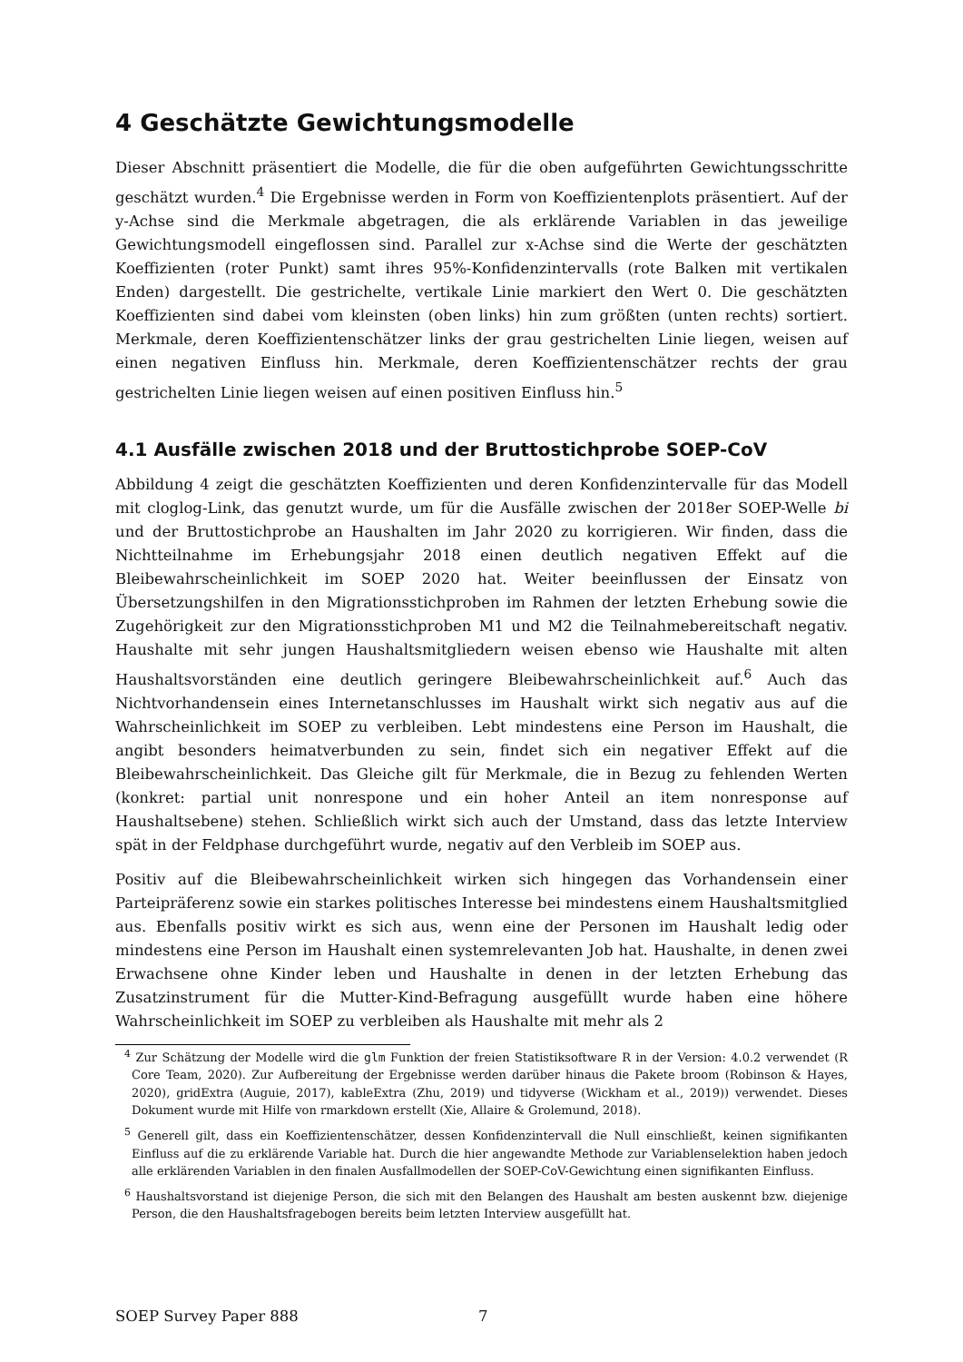4 Geschätzte Gewichtungsmodelle
Dieser Abschnitt präsentiert die Modelle, die für die oben aufgeführten Gewichtungsschritte geschätzt wurden.<sup>4</sup> Die Ergebnisse werden in Form von Koeffizientenplots präsentiert. Auf der y-Achse sind die Merkmale abgetragen, die als erklärende Variablen in das jeweilige Gewichtungsmodell eingeflossen sind. Parallel zur x-Achse sind die Werte der geschätzten Koeffizienten (roter Punkt) samt ihres 95%-Konfidenzintervalls (rote Balken mit vertikalen Enden) dargestellt. Die gestrichelte, vertikale Linie markiert den Wert 0. Die geschätzten Koeffizienten sind dabei vom kleinsten (oben links) hin zum größten (unten rechts) sortiert. Merkmale, deren Koeffizientenschätzer links der grau gestrichelten Linie liegen, weisen auf einen negativen Einfluss hin. Merkmale, deren Koeffizientenschätzer rechts der grau gestrichelten Linie liegen weisen auf einen positiven Einfluss hin.<sup>5</sup>
4.1 Ausfälle zwischen 2018 und der Bruttostichprobe SOEP-CoV
Abbildung 4 zeigt die geschätzten Koeffizienten und deren Konfidenzintervalle für das Modell mit cloglog-Link, das genutzt wurde, um für die Ausfälle zwischen der 2018er SOEP-Welle bi und der Bruttostichprobe an Haushalten im Jahr 2020 zu korrigieren. Wir finden, dass die Nichtteilnahme im Erhebungsjahr 2018 einen deutlich negativen Effekt auf die Bleibewahrscheinlichkeit im SOEP 2020 hat. Weiter beeinflussen der Einsatz von Übersetzungshilfen in den Migrationsstichproben im Rahmen der letzten Erhebung sowie die Zugehörigkeit zur den Migrationsstichproben M1 und M2 die Teilnahmebereitschaft negativ. Haushalte mit sehr jungen Haushaltsmitgliedern weisen ebenso wie Haushalte mit alten Haushaltsvorständen eine deutlich geringere Bleibewahrscheinlichkeit auf.<sup>6</sup> Auch das Nichtvorhandensein eines Internetanschlusses im Haushalt wirkt sich negativ aus auf die Wahrscheinlichkeit im SOEP zu verbleiben. Lebt mindestens eine Person im Haushalt, die angibt besonders heimatverbunden zu sein, findet sich ein negativer Effekt auf die Bleibewahrscheinlichkeit. Das Gleiche gilt für Merkmale, die in Bezug zu fehlenden Werten (konkret: partial unit nonrespone und ein hoher Anteil an item nonresponse auf Haushaltsebene) stehen. Schließlich wirkt sich auch der Umstand, dass das letzte Interview spät in der Feldphase durchgeführt wurde, negativ auf den Verbleib im SOEP aus.
Positiv auf die Bleibewahrscheinlichkeit wirken sich hingegen das Vorhandensein einer Parteipräferenz sowie ein starkes politisches Interesse bei mindestens einem Haushaltsmitglied aus. Ebenfalls positiv wirkt es sich aus, wenn eine der Personen im Haushalt ledig oder mindestens eine Person im Haushalt einen systemrelevanten Job hat. Haushalte, in denen zwei Erwachsene ohne Kinder leben und Haushalte in denen in der letzten Erhebung das Zusatzinstrument für die Mutter-Kind-Befragung ausgefüllt wurde haben eine höhere Wahrscheinlichkeit im SOEP zu verbleiben als Haushalte mit mehr als 2
<sup>4</sup> Zur Schätzung der Modelle wird die glm Funktion der freien Statistiksoftware R in der Version: 4.0.2 verwendet (R Core Team, 2020). Zur Aufbereitung der Ergebnisse werden darüber hinaus die Pakete broom (Robinson & Hayes, 2020), gridExtra (Auguie, 2017), kableExtra (Zhu, 2019) und tidyverse (Wickham et al., 2019)) verwendet. Dieses Dokument wurde mit Hilfe von rmarkdown erstellt (Xie, Allaire & Grolemund, 2018).
<sup>5</sup> Generell gilt, dass ein Koeffizientenschätzer, dessen Konfidenzintervall die Null einschließt, keinen signifikanten Einfluss auf die zu erklärende Variable hat. Durch die hier angewandte Methode zur Variablenselektion haben jedoch alle erklärenden Variablen in den finalen Ausfallmodellen der SOEP-CoV-Gewichtung einen signifikanten Einfluss.
<sup>6</sup> Haushaltsvorstand ist diejenige Person, die sich mit den Belangen des Haushalt am besten auskennt bzw. diejenige Person, die den Haushaltsfragebogen bereits beim letzten Interview ausgefüllt hat.
SOEP Survey Paper 888 7